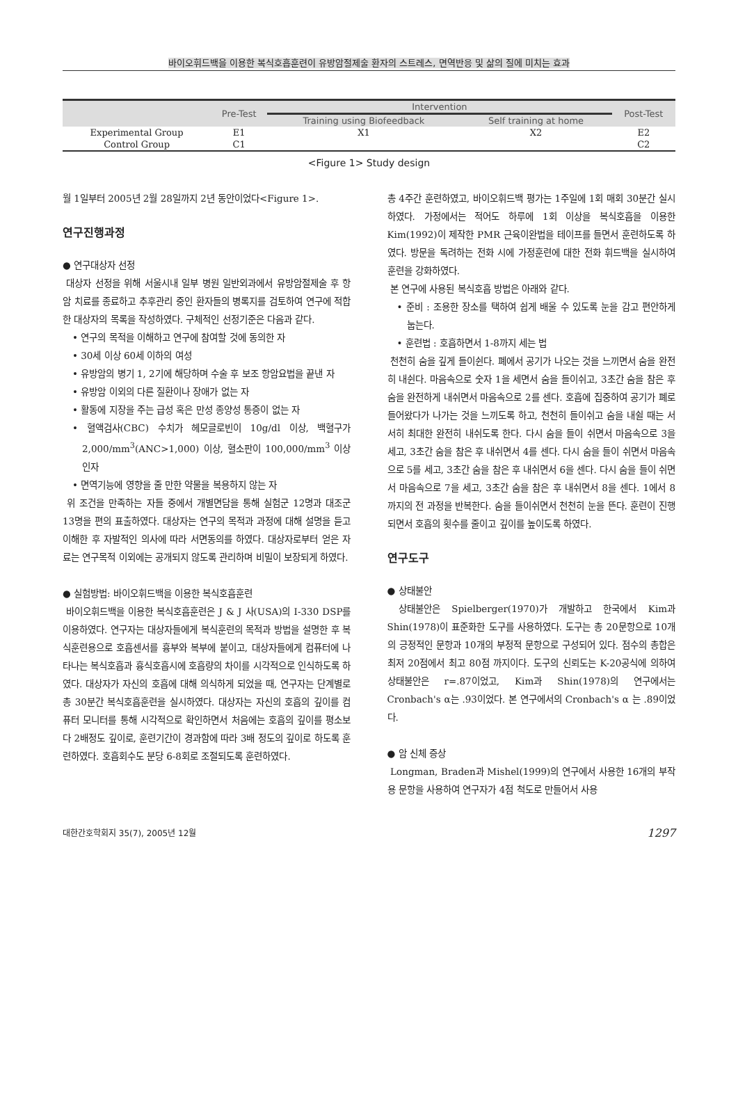바이오휘드백을 이용한 복식호흡훈련이 유방암절제술 환자의 스트레스, 면역반응 및 삶의 질에 미치는 효과
| | Pre-Test | Intervention | | Post-Test |
| --- | --- | --- | --- | --- |
| | | Training using Biofeedback | Self training at home | |
| Experimental Group | E1 | X1 | X2 | E2 |
| Control Group | C1 | | | C2 |
<Figure 1> Study design
월 1일부터 2005년 2월 28일까지 2년 동안이었다<Figure 1>.
연구진행과정
● 연구대상자 선정
대상자 선정을 위해 서울시내 일부 병원 일반외과에서 유방암절제술 후 항암 치료를 종료하고 추후관리 중인 환자들의 병록지를 검토하여 연구에 적합한 대상자의 목록을 작성하였다. 구체적인 선정기준은 다음과 같다.
• 연구의 목적을 이해하고 연구에 참여할 것에 동의한 자
• 30세 이상 60세 이하의 여성
• 유방암의 병기 1, 2기에 해당하며 수술 후 보조 항암요법을 끝낸 자
• 유방암 이외의 다른 질환이나 장애가 없는 자
• 활동에 지장을 주는 급성 혹은 만성 종양성 통증이 없는 자
• 혈액검사(CBC) 수치가 헤모글로빈이 10g/dl 이상, 백혈구가 2,000/mm<sup>3</sup>(ANC>1,000) 이상, 혈소판이 100,000/mm<sup>3</sup> 이상인자
• 면역기능에 영향을 줄 만한 약물을 복용하지 않는 자
위 조건을 만족하는 자들 중에서 개별면담을 통해 실험군 12명과 대조군 13명을 편의 표출하였다. 대상자는 연구의 목적과 과정에 대해 설명을 듣고 이해한 후 자발적인 의사에 따라 서면동의를 하였다. 대상자로부터 얻은 자료는 연구목적 이외에는 공개되지 않도록 관리하며 비밀이 보장되게 하였다.
● 실험방법: 바이오휘드백을 이용한 복식호흡훈련
바이오휘드백을 이용한 복식호흡훈련은 J & J 사(USA)의 I-330 DSP를 이용하였다. 연구자는 대상자들에게 복식훈련의 목적과 방법을 설명한 후 복식훈련용으로 호흡센서를 흉부와 복부에 붙이고, 대상자들에게 컴퓨터에 나타나는 복식호흡과 흉식호흡시에 호흡량의 차이를 시각적으로 인식하도록 하였다. 대상자가 자신의 호흡에 대해 의식하게 되었을 때, 연구자는 단계별로 총 30분간 복식호흡훈련을 실시하였다. 대상자는 자신의 호흡의 깊이를 컴퓨터 모니터를 통해 시각적으로 확인하면서 처음에는 호흡의 깊이를 평소보다 2배정도 깊이로, 훈련기간이 경과함에 따라 3배 정도의 깊이로 하도록 훈련하였다. 호흡회수도 분당 6-8회로 조절되도록 훈련하였다.
총 4주간 훈련하였고, 바이오휘드백 평가는 1주일에 1회 매회 30분간 실시하였다. 가정에서는 적어도 하루에 1회 이상을 복식호흡을 이용한 Kim(1992)이 제작한 PMR 근육이완법을 테이프를 들면서 훈련하도록 하였다. 방문을 독려하는 전화 시에 가정훈련에 대한 전화 휘드백을 실시하여 훈련을 강화하였다.
본 연구에 사용된 복식호흡 방법은 아래와 같다.
• 준비 : 조용한 장소를 택하여 쉽게 배울 수 있도록 눈을 감고 편안하게 눕는다.
• 훈련법 : 호흡하면서 1-8까지 세는 법
천천히 숨을 깊게 들이쉰다. 폐에서 공기가 나오는 것을 느끼면서 숨을 완전히 내쉰다. 마음속으로 숫자 1을 세면서 숨을 들이쉬고, 3초간 숨을 참은 후 숨을 완전하게 내쉬면서 마음속으로 2를 센다. 호흡에 집중하여 공기가 폐로 들어왔다가 나가는 것을 느끼도록 하고, 천천히 들이쉬고 숨을 내쉴 때는 서서히 최대한 완전히 내쉬도록 한다. 다시 숨을 들이 쉬면서 마음속으로 3을 세고, 3초간 숨을 참은 후 내쉬면서 4를 센다. 다시 숨을 들이 쉬면서 마음속으로 5를 세고, 3초간 숨을 참은 후 내쉬면서 6을 센다. 다시 숨을 들이 쉬면서 마음속으로 7을 세고, 3초간 숨을 참은 후 내쉬면서 8을 센다. 1에서 8까지의 전 과정을 반복한다. 숨을 들이쉬면서 천천히 눈을 뜬다. 훈련이 진행되면서 호흡의 횟수를 줄이고 깊이를 높이도록 하였다.
연구도구
● 상태불안
상태불안은 Spielberger(1970)가 개발하고 한국에서 Kim과 Shin(1978)이 표준화한 도구를 사용하였다. 도구는 총 20문항으로 10개의 긍정적인 문항과 10개의 부정적 문항으로 구성되어 있다. 점수의 총합은 최저 20점에서 최고 80점 까지이다. 도구의 신뢰도는 K-20공식에 의하여 상태불안은 r=.87이었고, Kim과 Shin(1978)의 연구에서는 Cronbach's α는 .93이었다. 본 연구에서의 Cronbach's α 는 .89이었다.
● 암 신체 증상
Longman, Braden과 Mishel(1999)의 연구에서 사용한 16개의 부작용 문항을 사용하여 연구자가 4점 척도로 만들어서 사용
대한간호학회지 35(7), 2005년 12월 1297